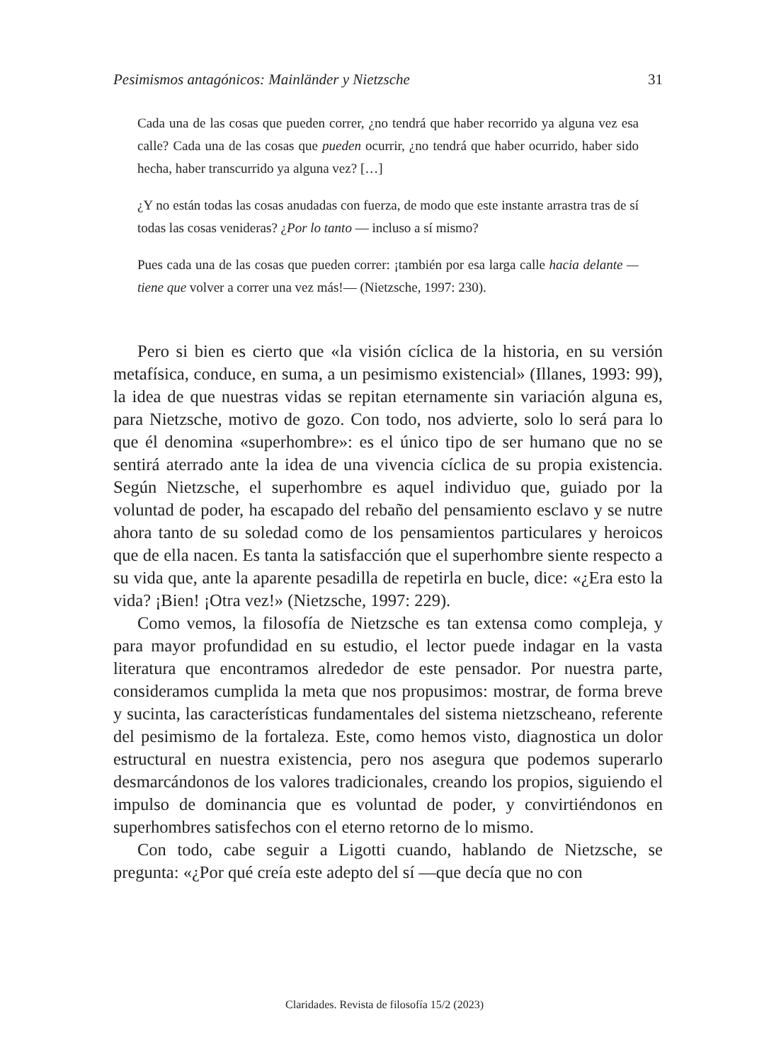Pesimismos antagónicos: Mainländer y Nietzsche 31
Cada una de las cosas que pueden correr, ¿no tendrá que haber recorrido ya alguna vez esa calle? Cada una de las cosas que pueden ocurrir, ¿no tendrá que haber ocurrido, haber sido hecha, haber transcurrido ya alguna vez? […]
¿Y no están todas las cosas anudadas con fuerza, de modo que este instante arrastra tras de sí todas las cosas venideras? ¿Por lo tanto — incluso a sí mismo?
Pues cada una de las cosas que pueden correr: ¡también por esa larga calle hacia delante — tiene que volver a correr una vez más!— (Nietzsche, 1997: 230).
Pero si bien es cierto que «la visión cíclica de la historia, en su versión metafísica, conduce, en suma, a un pesimismo existencial» (Illanes, 1993: 99), la idea de que nuestras vidas se repitan eternamente sin variación alguna es, para Nietzsche, motivo de gozo. Con todo, nos advierte, solo lo será para lo que él denomina «superhombre»: es el único tipo de ser humano que no se sentirá aterrado ante la idea de una vivencia cíclica de su propia existencia. Según Nietzsche, el superhombre es aquel individuo que, guiado por la voluntad de poder, ha escapado del rebaño del pensamiento esclavo y se nutre ahora tanto de su soledad como de los pensamientos particulares y heroicos que de ella nacen. Es tanta la satisfacción que el superhombre siente respecto a su vida que, ante la aparente pesadilla de repetirla en bucle, dice: «¿Era esto la vida? ¡Bien! ¡Otra vez!» (Nietzsche, 1997: 229).
Como vemos, la filosofía de Nietzsche es tan extensa como compleja, y para mayor profundidad en su estudio, el lector puede indagar en la vasta literatura que encontramos alrededor de este pensador. Por nuestra parte, consideramos cumplida la meta que nos propusimos: mostrar, de forma breve y sucinta, las características fundamentales del sistema nietzscheano, referente del pesimismo de la fortaleza. Este, como hemos visto, diagnostica un dolor estructural en nuestra existencia, pero nos asegura que podemos superarlo desmarcándonos de los valores tradicionales, creando los propios, siguiendo el impulso de dominancia que es voluntad de poder, y convirtiéndonos en superhombres satisfechos con el eterno retorno de lo mismo.
Con todo, cabe seguir a Ligotti cuando, hablando de Nietzsche, se pregunta: «¿Por qué creía este adepto del sí —que decía que no con
Claridades. Revista de filosofía 15/2 (2023)